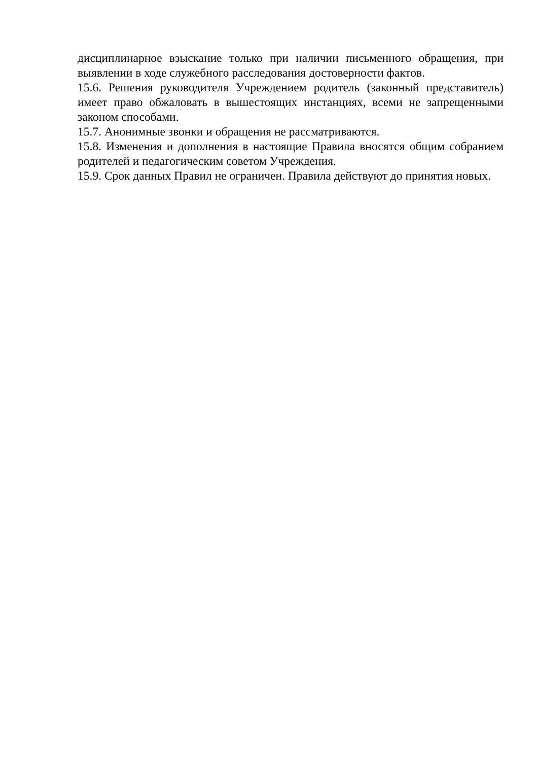дисциплинарное взыскание только при наличии письменного обращения, при выявлении в ходе служебного расследования достоверности фактов.
15.6. Решения руководителя Учреждением родитель (законный представитель) имеет право обжаловать в вышестоящих инстанциях, всеми не запрещенными законом способами.
15.7. Анонимные звонки и обращения не рассматриваются.
15.8. Изменения и дополнения в настоящие Правила вносятся общим собранием родителей и педагогическим советом Учреждения.
15.9. Срок данных Правил не ограничен. Правила действуют до принятия новых.